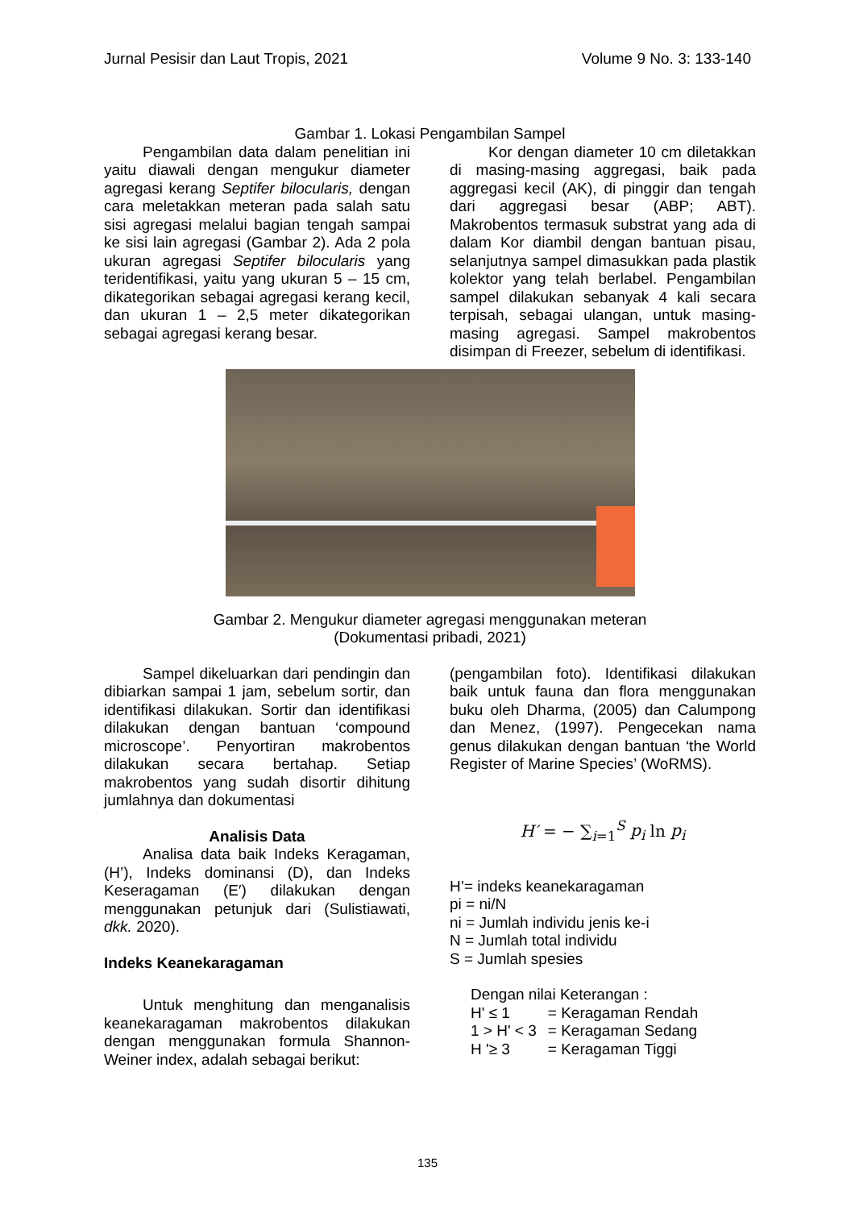Jurnal Pesisir dan Laut Tropis, 2021 Volume 9 No. 3: 133-140
Gambar 1. Lokasi Pengambilan Sampel
Pengambilan data dalam penelitian ini yaitu diawali dengan mengukur diameter agregasi kerang Septifer bilocularis, dengan cara meletakkan meteran pada salah satu sisi agregasi melalui bagian tengah sampai ke sisi lain agregasi (Gambar 2). Ada 2 pola ukuran agregasi Septifer bilocularis yang teridentifikasi, yaitu yang ukuran 5 – 15 cm, dikategorikan sebagai agregasi kerang kecil, dan ukuran 1 – 2,5 meter dikategorikan sebagai agregasi kerang besar.
Kor dengan diameter 10 cm diletakkan di masing-masing aggregasi, baik pada aggregasi kecil (AK), di pinggir dan tengah dari aggregasi besar (ABP; ABT). Makrobentos termasuk substrat yang ada di dalam Kor diambil dengan bantuan pisau, selanjutnya sampel dimasukkan pada plastik kolektor yang telah berlabel. Pengambilan sampel dilakukan sebanyak 4 kali secara terpisah, sebagai ulangan, untuk masing-masing agregasi. Sampel makrobentos disimpan di Freezer, sebelum di identifikasi.
Gambar 2. Mengukur diameter agregasi menggunakan meteran
(Dokumentasi pribadi, 2021)
Sampel dikeluarkan dari pendingin dan dibiarkan sampai 1 jam, sebelum sortir, dan identifikasi dilakukan. Sortir dan identifikasi dilakukan dengan bantuan ‘compound microscope’. Penyortiran makrobentos dilakukan secara bertahap. Setiap makrobentos yang sudah disortir dihitung jumlahnya dan dokumentasi
Analisis Data
Analisa data baik Indeks Keragaman, (H’), Indeks dominansi (D), dan Indeks Keseragaman (E′) dilakukan dengan menggunakan petunjuk dari (Sulistiawati, dkk. 2020).
Indeks Keanekaragaman
Untuk menghitung dan menganalisis keanekaragaman makrobentos dilakukan dengan menggunakan formula Shannon-Weiner index, adalah sebagai berikut:
(pengambilan foto). Identifikasi dilakukan baik untuk fauna dan flora menggunakan buku oleh Dharma, (2005) dan Calumpong dan Menez, (1997). Pengecekan nama genus dilakukan dengan bantuan ‘the World Register of Marine Species’ (WoRMS).
H′ = − ∑<sub>i=1</sub><sup>S</sup> p<sub>i</sub> ln p<sub>i</sub>
H’= indeks keanekaragaman
pi = ni/N
ni = Jumlah individu jenis ke-i
N = Jumlah total individu
S = Jumlah spesies
Dengan nilai Keterangan :
| H' ≤ 1 | = Keragaman Rendah |
| 1 > H' < 3 | = Keragaman Sedang |
| H '≥ 3 | = Keragaman Tiggi |
135